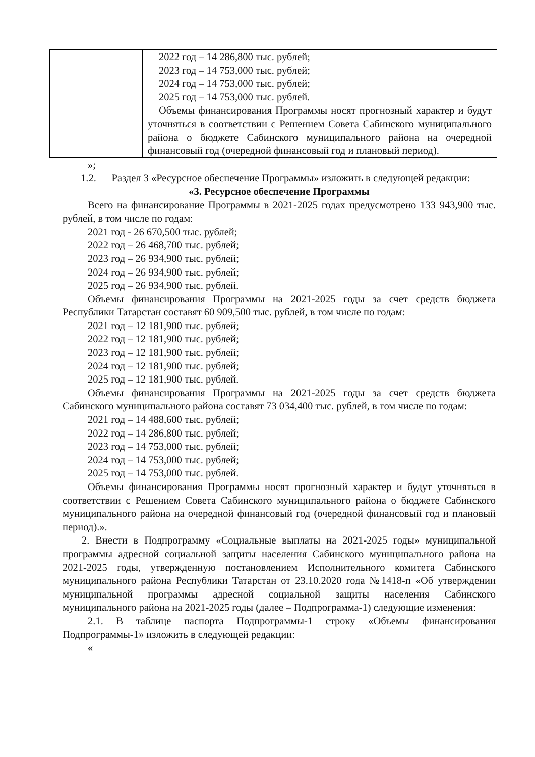| | 2022 год – 14 286,800 тыс. рублей; 2023 год – 14 753,000 тыс. рублей; 2024 год – 14 753,000 тыс. рублей; 2025 год – 14 753,000 тыс. рублей. Объемы финансирования Программы носят прогнозный характер и будут уточняться в соответствии с Решением Совета Сабинского муниципального района о бюджете Сабинского муниципального района на очередной финансовый год (очередной финансовый год и плановый период). |
»;
1.2. Раздел 3 «Ресурсное обеспечение Программы» изложить в следующей редакции:
«3. Ресурсное обеспечение Программы
Всего на финансирование Программы в 2021-2025 годах предусмотрено 133 943,900 тыс. рублей, в том числе по годам:
2021 год - 26 670,500 тыс. рублей;
2022 год – 26 468,700 тыс. рублей;
2023 год – 26 934,900 тыс. рублей;
2024 год – 26 934,900 тыс. рублей;
2025 год – 26 934,900 тыс. рублей.
Объемы финансирования Программы на 2021-2025 годы за счет средств бюджета Республики Татарстан составят 60 909,500 тыс. рублей, в том числе по годам:
2021 год – 12 181,900 тыс. рублей;
2022 год – 12 181,900 тыс. рублей;
2023 год – 12 181,900 тыс. рублей;
2024 год – 12 181,900 тыс. рублей;
2025 год – 12 181,900 тыс. рублей.
Объемы финансирования Программы на 2021-2025 годы за счет средств бюджета Сабинского муниципального района составят 73 034,400 тыс. рублей, в том числе по годам:
2021 год – 14 488,600 тыс. рублей;
2022 год – 14 286,800 тыс. рублей;
2023 год – 14 753,000 тыс. рублей;
2024 год – 14 753,000 тыс. рублей;
2025 год – 14 753,000 тыс. рублей.
Объемы финансирования Программы носят прогнозный характер и будут уточняться в соответствии с Решением Совета Сабинского муниципального района о бюджете Сабинского муниципального района на очередной финансовый год (очередной финансовый год и плановый период).».
2. Внести в Подпрограмму «Социальные выплаты на 2021-2025 годы» муниципальной программы адресной социальной защиты населения Сабинского муниципального района на 2021-2025 годы, утвержденную постановлением Исполнительного комитета Сабинского муниципального района Республики Татарстан от 23.10.2020 года №1418-п «Об утверждении муниципальной программы адресной социальной защиты населения Сабинского муниципального района на 2021-2025 годы (далее – Подпрограмма-1) следующие изменения:
2.1. В таблице паспорта Подпрограммы-1 строку «Объемы финансирования Подпрограммы-1» изложить в следующей редакции:
«